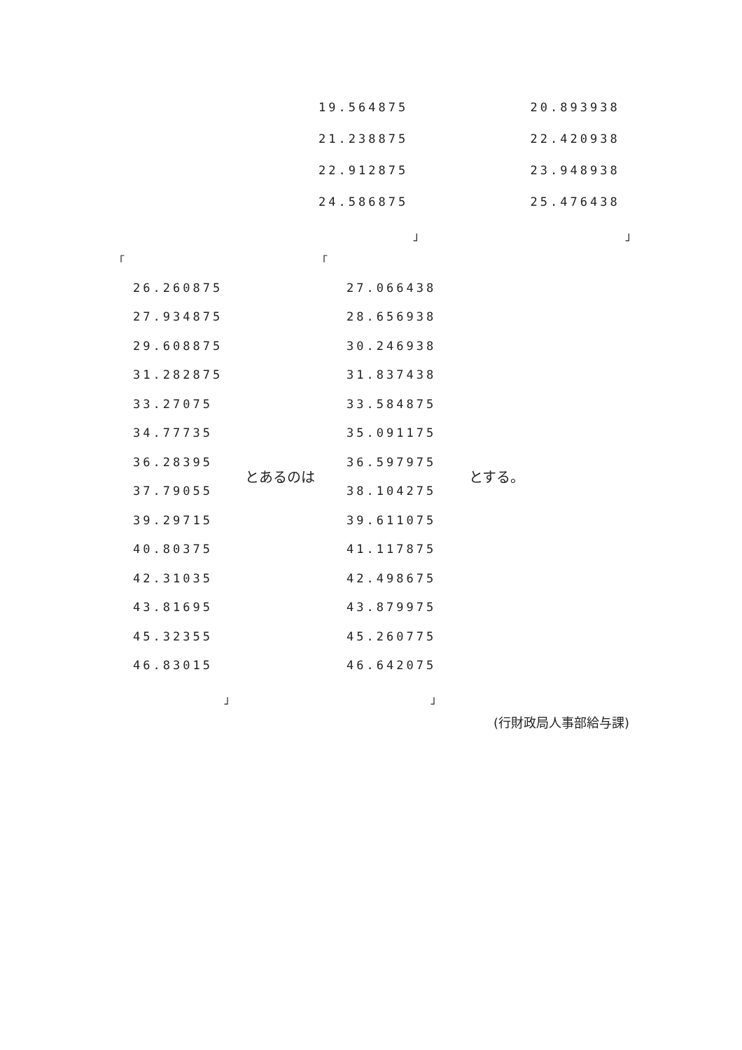| 19.564875 | 20.893938 |
| 21.238875 | 22.420938 |
| 22.912875 | 23.948938 |
| 24.586875 | 25.476438 |
| 」 | 」 |
「 「
| 26.260875 | とあるのは | 27.066438 | とする。 |
| 27.934875 | | 28.656938 | |
| 29.608875 | | 30.246938 | |
| 31.282875 | | 31.837438 | |
| 33.27075 | | 33.584875 | |
| 34.77735 | | 35.091175 | |
| 36.28395 | | 36.597975 | |
| 37.79055 | | 38.104275 | |
| 39.29715 | | 39.611075 | |
| 40.80375 | | 41.117875 | |
| 42.31035 | | 42.498675 | |
| 43.81695 | | 43.879975 | |
| 45.32355 | | 45.260775 | |
| 46.83015 | | 46.642075 | |
」 」
(行財政局人事部給与課)